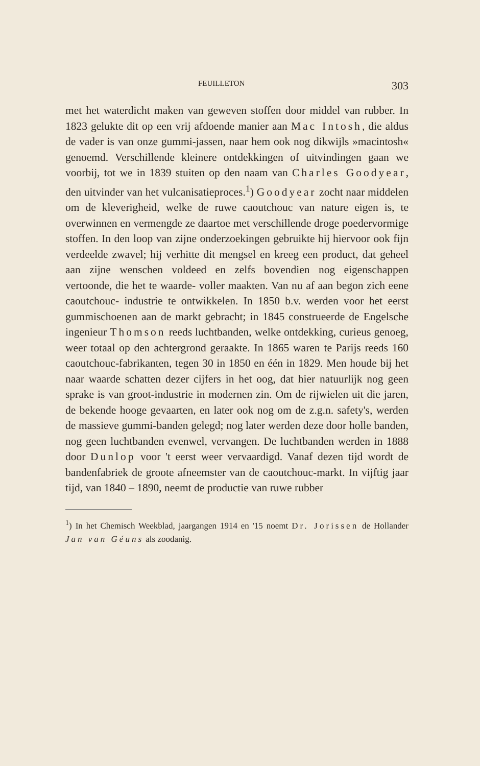FEUILLETON 303
met het waterdicht maken van geweven stoffen door middel van rubber. In 1823 gelukte dit op een vrij afdoende manier aan Mac Intosh, die aldus de vader is van onze gummi-jassen, naar hem ook nog dikwijls »macintosh« genoemd. Verschillende kleinere ontdekkingen of uitvindingen gaan we voorbij, tot we in 1839 stuiten op den naam van Charles Goodyear, den uitvinder van het vulcanisatieproces.<sup>1</sup>) Goodyear zocht naar middelen om de kleverigheid, welke de ruwe caoutchouc van nature eigen is, te overwinnen en vermengde ze daartoe met verschillende droge poedervormige stoffen. In den loop van zijne onderzoekingen gebruikte hij hiervoor ook fijn verdeelde zwavel; hij verhitte dit mengsel en kreeg een product, dat geheel aan zijne wenschen voldeed en zelfs bovendien nog eigenschappen vertoonde, die het te waarde- voller maakten. Van nu af aan begon zich eene caoutchouc- industrie te ontwikkelen. In 1850 b.v. werden voor het eerst gummischoenen aan de markt gebracht; in 1845 construeerde de Engelsche ingenieur Thomson reeds luchtbanden, welke ontdekking, curieus genoeg, weer totaal op den achtergrond geraakte. In 1865 waren te Parijs reeds 160 caoutchouc-fabrikanten, tegen 30 in 1850 en één in 1829. Men houde bij het naar waarde schatten dezer cijfers in het oog, dat hier natuurlijk nog geen sprake is van groot-industrie in modernen zin. Om de rijwielen uit die jaren, de bekende hooge gevaarten, en later ook nog om de z.g.n. safety's, werden de massieve gummi-banden gelegd; nog later werden deze door holle banden, nog geen luchtbanden evenwel, vervangen. De luchtbanden werden in 1888 door Dunlop voor 't eerst weer vervaardigd. Vanaf dezen tijd wordt de bandenfabriek de groote afneemster van de caoutchouc-markt. In vijftig jaar tijd, van 1840 – 1890, neemt de productie van ruwe rubber
<sup>1</sup>) In het Chemisch Weekblad, jaargangen 1914 en '15 noemt Dr. Jorissen de Hollander Jan van Géuns als zoodanig.